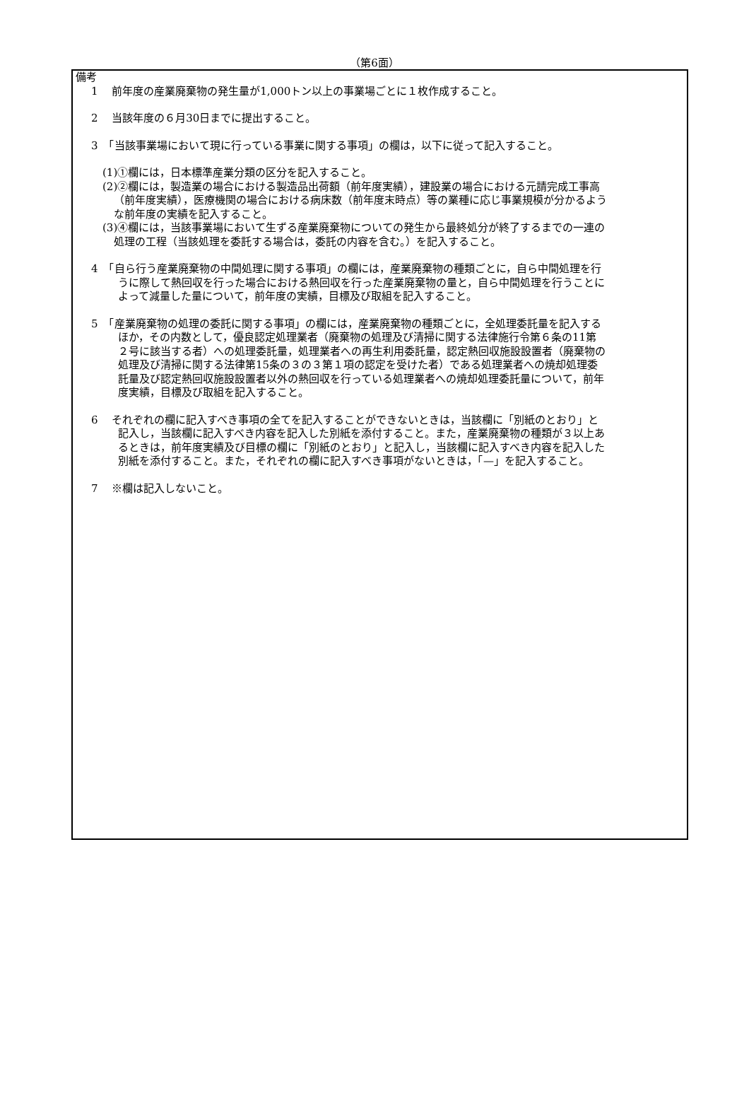（第6面）
備考
1　 前年度の産業廃棄物の発生量が1,000トン以上の事業場ごとに１枚作成すること。
2　 当該年度の６月30日までに提出すること。
3　「当該事業場において現に行っている事業に関する事項」の欄は，以下に従って記入すること。
(1)①欄には，日本標準産業分類の区分を記入すること。
(2)②欄には，製造業の場合における製造品出荷額（前年度実績），建設業の場合における元請完成工事高（前年度実績），医療機関の場合における病床数（前年度末時点）等の業種に応じ事業規模が分かるような前年度の実績を記入すること。
(3)④欄には，当該事業場において生ずる産業廃棄物についての発生から最終処分が終了するまでの一連の処理の工程（当該処理を委託する場合は，委託の内容を含む。）を記入すること。
4　「自ら行う産業廃棄物の中間処理に関する事項」の欄には，産業廃棄物の種類ごとに，自ら中間処理を行うに際して熱回収を行った場合における熱回収を行った産業廃棄物の量と，自ら中間処理を行うことによって減量した量について，前年度の実績，目標及び取組を記入すること。
5　「産業廃棄物の処理の委託に関する事項」の欄には，産業廃棄物の種類ごとに，全処理委託量を記入するほか，その内数として，優良認定処理業者（廃棄物の処理及び清掃に関する法律施行令第６条の11第２号に該当する者）への処理委託量，処理業者への再生利用委託量，認定熱回収施設設置者（廃棄物の処理及び清掃に関する法律第15条の３の３第１項の認定を受けた者）である処理業者への焼却処理委託量及び認定熱回収施設設置者以外の熱回収を行っている処理業者への焼却処理委託量について，前年度実績，目標及び取組を記入すること。
6　 それぞれの欄に記入すべき事項の全てを記入することができないときは，当該欄に「別紙のとおり」と記入し，当該欄に記入すべき内容を記入した別紙を添付すること。また，産業廃棄物の種類が３以上あるときは，前年度実績及び目標の欄に「別紙のとおり」と記入し，当該欄に記入すべき内容を記入した別紙を添付すること。また，それぞれの欄に記入すべき事項がないときは，「—」を記入すること。
7　 ※欄は記入しないこと。